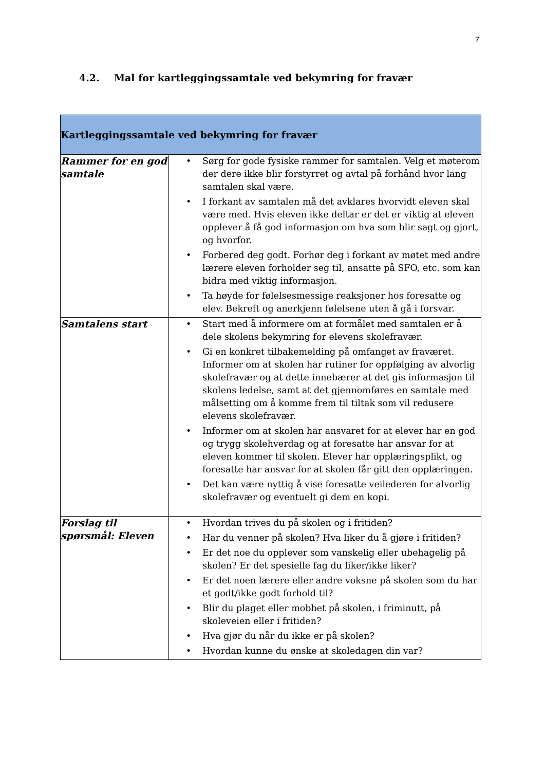7
4.2. Mal for kartleggingssamtale ved bekymring for fravær
| Kartleggingssamtale ved bekymring for fravær | |
| --- | --- |
| Rammer for en god samtale | • Sørg for gode fysiske rammer for samtalen. Velg et møterom der dere ikke blir forstyrret og avtal på forhånd hvor lang samtalen skal være. • I forkant av samtalen må det avklares hvorvidt eleven skal være med. Hvis eleven ikke deltar er det er viktig at eleven opplever å få god informasjon om hva som blir sagt og gjort, og hvorfor. • Forbered deg godt. Forhør deg i forkant av møtet med andre lærere eleven forholder seg til, ansatte på SFO, etc. som kan bidra med viktig informasjon. • Ta høyde for følelsesmessige reaksjoner hos foresatte og elev. Bekreft og anerkjenn følelsene uten å gå i forsvar. |
| Samtalens start | • Start med å informere om at formålet med samtalen er å dele skolens bekymring for elevens skolefravær. • Gi en konkret tilbakemelding på omfanget av fraværet. Informer om at skolen har rutiner for oppfølging av alvorlig skolefravær og at dette innebærer at det gis informasjon til skolens ledelse, samt at det gjennomføres en samtale med målsetting om å komme frem til tiltak som vil redusere elevens skolefravær. • Informer om at skolen har ansvaret for at elever har en god og trygg skolehverdag og at foresatte har ansvar for at eleven kommer til skolen. Elever har opplæringsplikt, og foresatte har ansvar for at skolen får gitt den opplæringen. • Det kan være nyttig å vise foresatte veilederen for alvorlig skolefravær og eventuelt gi dem en kopi. |
| Forslag til spørsmål: Eleven | • Hvordan trives du på skolen og i fritiden? • Har du venner på skolen? Hva liker du å gjøre i fritiden? • Er det noe du opplever som vanskelig eller ubehagelig på skolen? Er det spesielle fag du liker/ikke liker? • Er det noen lærere eller andre voksne på skolen som du har et godt/ikke godt forhold til? • Blir du plaget eller mobbet på skolen, i friminutt, på skoleveien eller i fritiden? • Hva gjør du når du ikke er på skolen? • Hvordan kunne du ønske at skoledagen din var? |